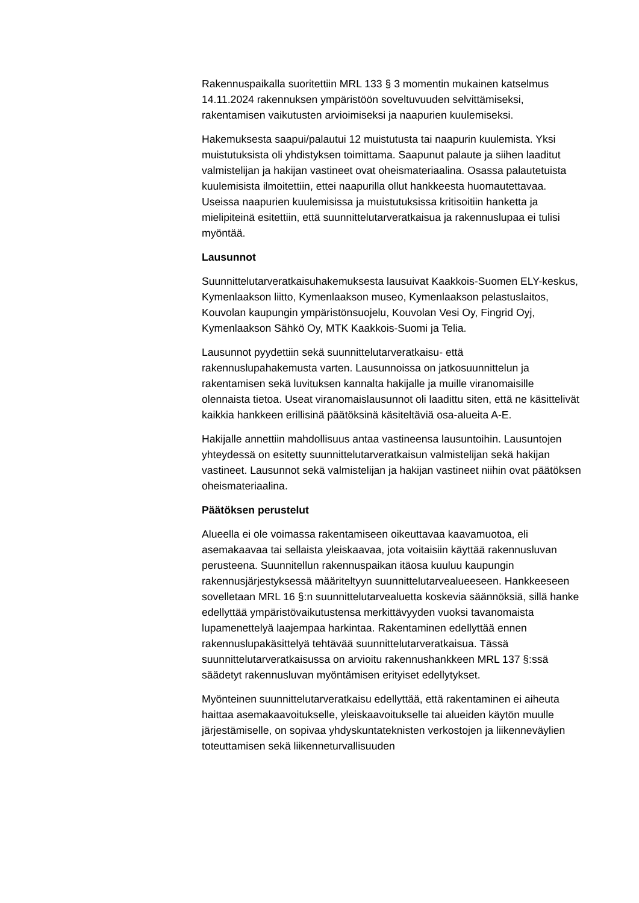Rakennuspaikalla suoritettiin MRL 133 § 3 momentin mukainen katselmus 14.11.2024 rakennuksen ympäristöön soveltuvuuden selvittämiseksi, rakentamisen vaikutusten arvioimiseksi ja naapurien kuulemiseksi.
Hakemuksesta saapui/palautui 12 muistutusta tai naapurin kuulemista. Yksi muistutuksista oli yhdistyksen toimittama. Saapunut palaute ja siihen laaditut valmistelijan ja hakijan vastineet ovat oheismateriaalina. Osassa palautetuista kuulemisista ilmoitettiin, ettei naapurilla ollut hankkeesta huomautettavaa. Useissa naapurien kuulemisissa ja muistutuksissa kritisoitiin hanketta ja mielipiteinä esitettiin, että suunnittelutarveratkaisua ja rakennuslupaa ei tulisi myöntää.
Lausunnot
Suunnittelutarveratkaisuhakemuksesta lausuivat Kaakkois-Suomen ELY-keskus, Kymenlaakson liitto, Kymenlaakson museo, Kymenlaakson pelastuslaitos, Kouvolan kaupungin ympäristönsuojelu, Kouvolan Vesi Oy, Fingrid Oyj, Kymenlaakson Sähkö Oy, MTK Kaakkois-Suomi ja Telia.
Lausunnot pyydettiin sekä suunnittelutarveratkaisu- että rakennuslupahakemusta varten. Lausunnoissa on jatkosuunnittelun ja rakentamisen sekä luvituksen kannalta hakijalle ja muille viranomaisille olennaista tietoa. Useat viranomaislausunnot oli laadittu siten, että ne käsittelivät kaikkia hankkeen erillisinä päätöksinä käsiteltäviä osa-alueita A-E.
Hakijalle annettiin mahdollisuus antaa vastineensa lausuntoihin. Lausuntojen yhteydessä on esitetty suunnittelutarveratkaisun valmistelijan sekä hakijan vastineet. Lausunnot sekä valmistelijan ja hakijan vastineet niihin ovat päätöksen oheismateriaalina.
Päätöksen perustelut
Alueella ei ole voimassa rakentamiseen oikeuttavaa kaavamuotoa, eli asemakaavaa tai sellaista yleiskaavaa, jota voitaisiin käyttää rakennusluvan perusteena. Suunnitellun rakennuspaikan itäosa kuuluu kaupungin rakennusjärjestyksessä määriteltyyn suunnittelutarvealueeseen. Hankkeeseen sovelletaan MRL 16 §:n suunnittelutarvealuetta koskevia säännöksiä, sillä hanke edellyttää ympäristövaikutustensa merkittävyyden vuoksi tavanomaista lupamenettelyä laajempaa harkintaa. Rakentaminen edellyttää ennen rakennuslupakäsittelyä tehtävää suunnittelutarveratkaisua. Tässä suunnittelutarveratkaisussa on arvioitu rakennushankkeen MRL 137 §:ssä säädetyt rakennusluvan myöntämisen erityiset edellytykset.
Myönteinen suunnittelutarveratkaisu edellyttää, että rakentaminen ei aiheuta haittaa asemakaavoitukselle, yleiskaavoitukselle tai alueiden käytön muulle järjestämiselle, on sopivaa yhdyskuntateknisten verkostojen ja liikenneväylien toteuttamisen sekä liikenneturvallisuuden